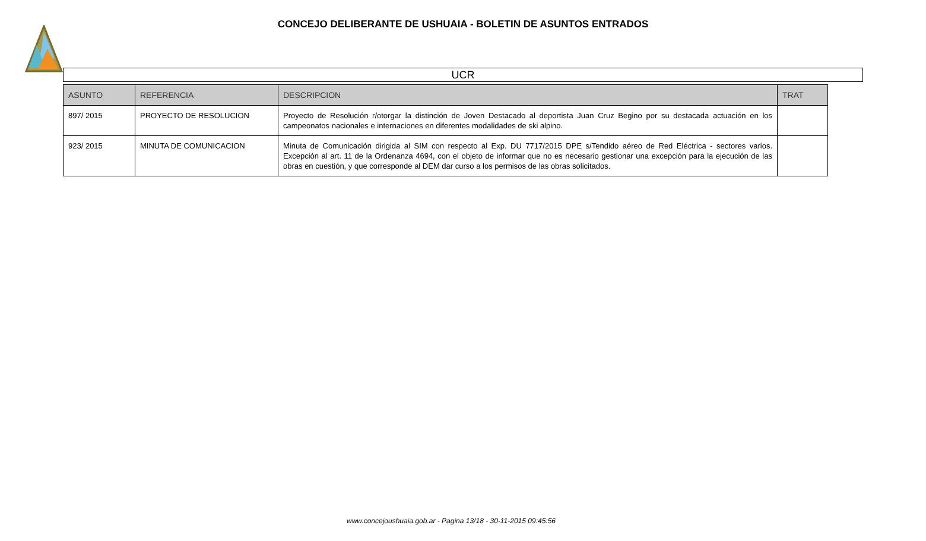CONCEJO DELIBERANTE DE USHUAIA - BOLETIN DE ASUNTOS ENTRADOS
UCR
| ASUNTO | REFERENCIA | DESCRIPCION | TRAT |
| --- | --- | --- | --- |
| 897/ 2015 | PROYECTO DE RESOLUCION | Proyecto de Resolución r/otorgar la distinción de Joven Destacado al deportista Juan Cruz Begino por su destacada actuación en los campeonatos nacionales e internaciones en diferentes modalidades de ski alpino. | |
| 923/ 2015 | MINUTA DE COMUNICACION | Minuta de Comunicación dirigida al SIM con respecto al Exp. DU 7717/2015 DPE s/Tendido aéreo de Red Eléctrica - sectores varios. Excepción al art. 11 de la Ordenanza 4694, con el objeto de informar que no es necesario gestionar una excepción para la ejecución de las obras en cuestión, y que corresponde al DEM dar curso a los permisos de las obras solicitados. | |
www.concejoushuaia.gob.ar - Pagina 13/18 - 30-11-2015 09:45:56